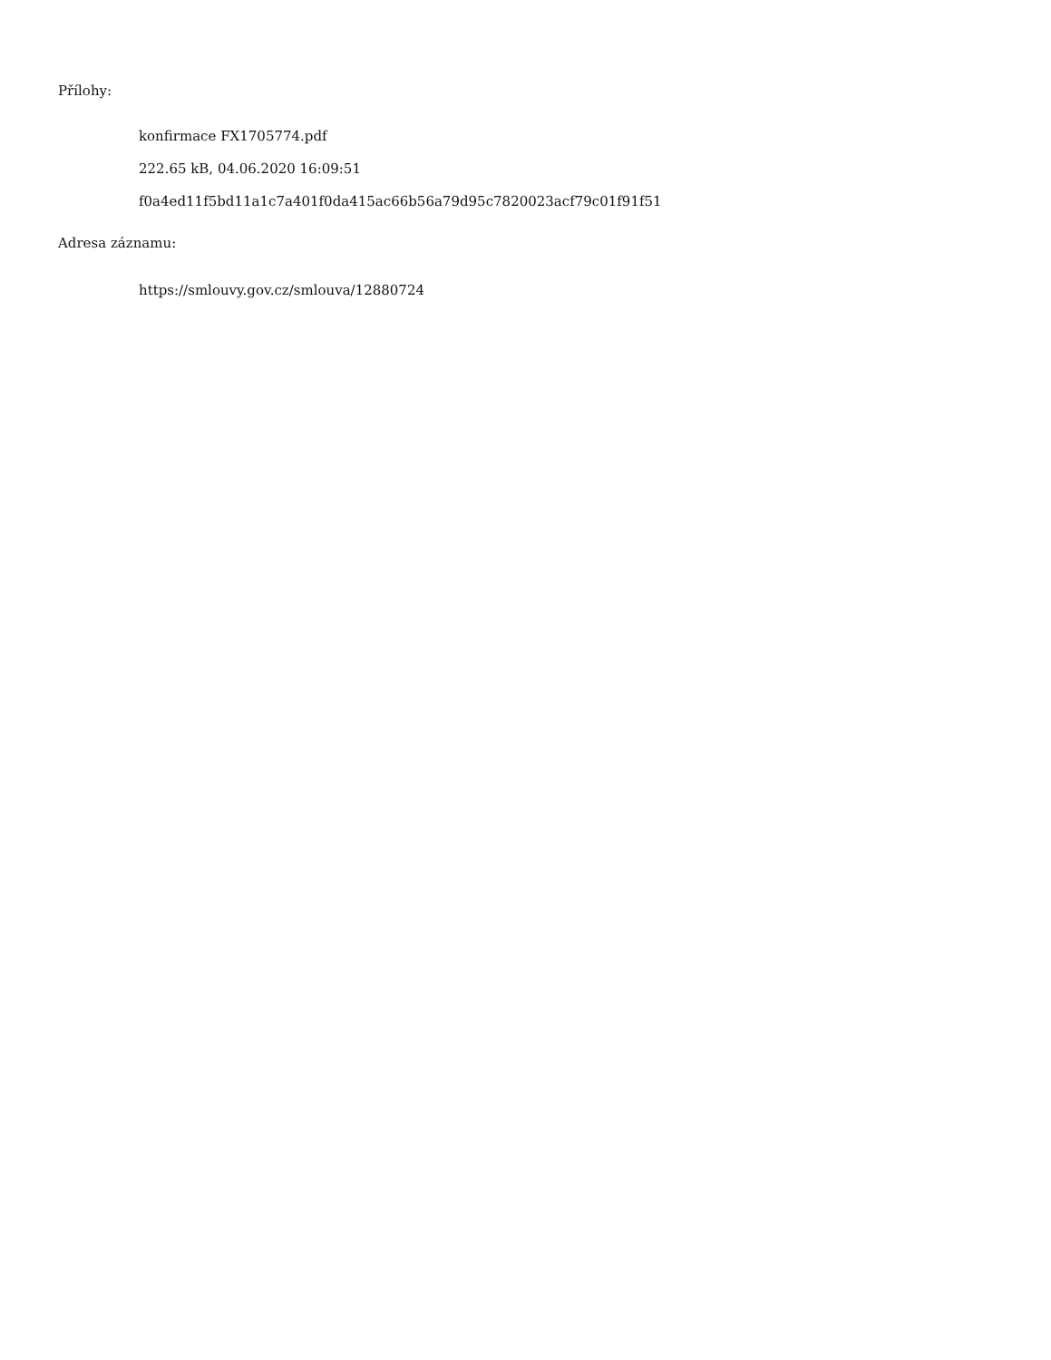Přílohy:
konfirmace FX1705774.pdf
222.65 kB, 04.06.2020 16:09:51
f0a4ed11f5bd11a1c7a401f0da415ac66b56a79d95c7820023acf79c01f91f51
Adresa záznamu:
https://smlouvy.gov.cz/smlouva/12880724